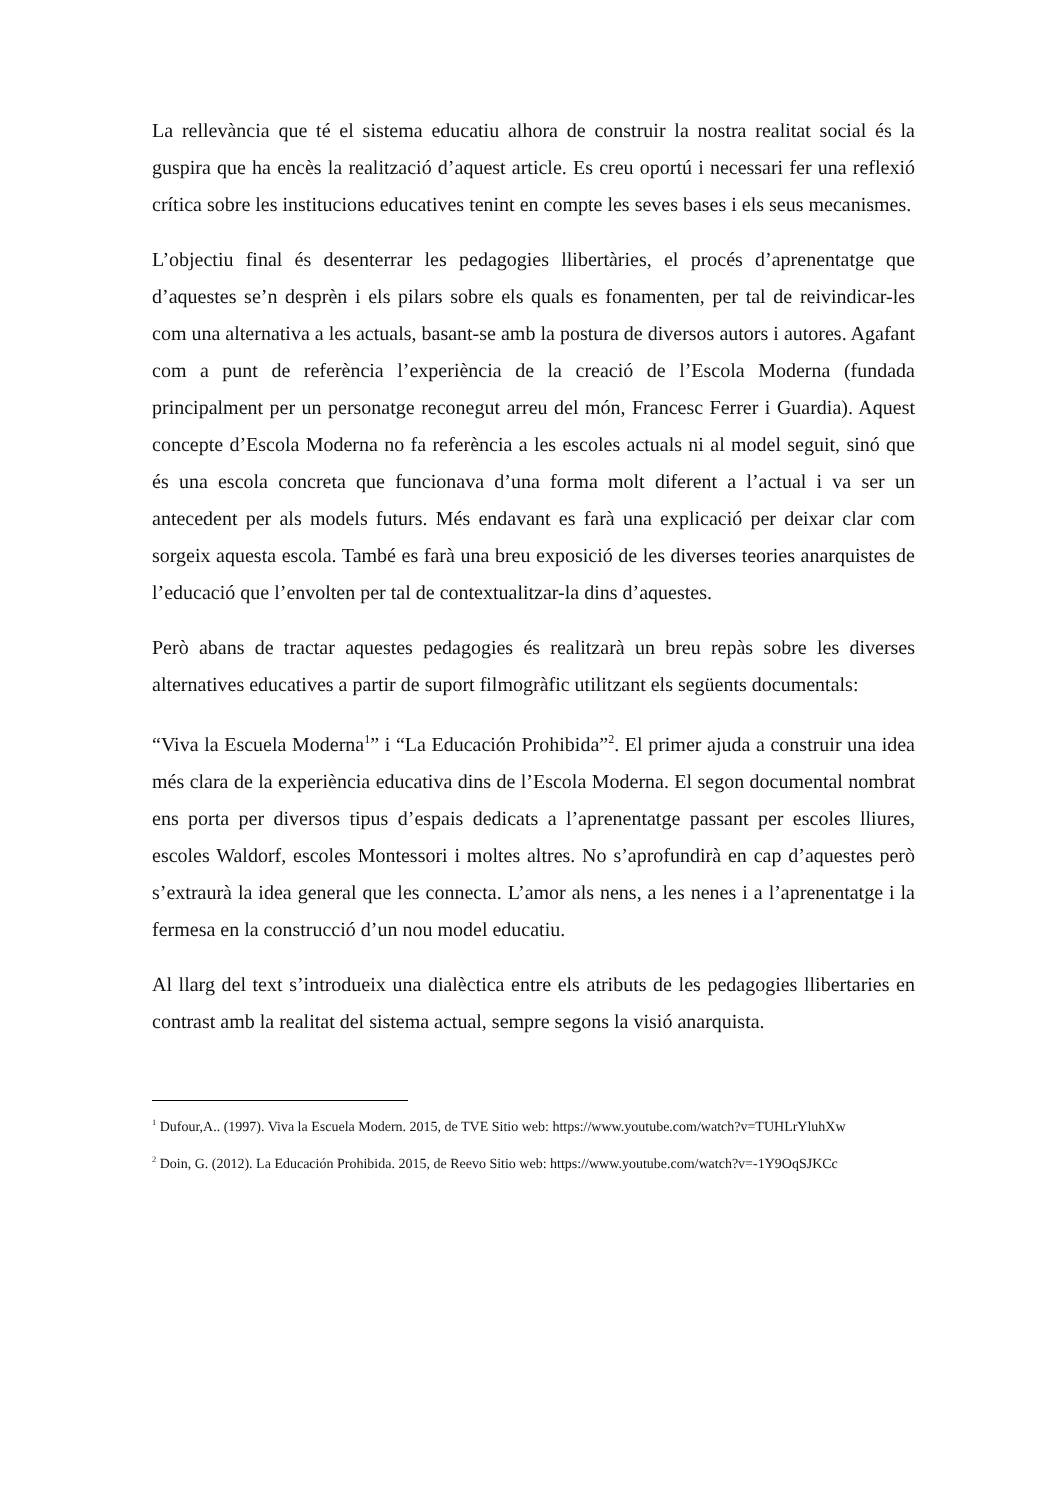La rellevància que té el sistema educatiu alhora de construir la nostra realitat social és la guspira que ha encès la realització d’aquest article. Es creu oportú i necessari fer una reflexió crítica sobre les institucions educatives tenint en compte les seves bases i els seus mecanismes.
L’objectiu final és desenterrar les pedagogies llibertàries, el procés d’aprenentatge que d’aquestes se’n desprèn i els pilars sobre els quals es fonamenten, per tal de reivindicar-les com una alternativa a les actuals, basant-se amb la postura de diversos autors i autores. Agafant com a punt de referència l’experiència de la creació de l’Escola Moderna (fundada principalment per un personatge reconegut arreu del món, Francesc Ferrer i Guardia). Aquest concepte d’Escola Moderna no fa referència a les escoles actuals ni al model seguit, sinó que és una escola concreta que funcionava d’una forma molt diferent a l’actual i va ser un antecedent per als models futurs. Més endavant es farà una explicació per deixar clar com sorgeix aquesta escola. També es farà una breu exposició de les diverses teories anarquistes de l’educació que l’envolten per tal de contextualitzar-la dins d’aquestes.
Però abans de tractar aquestes pedagogies és realitzarà un breu repàs sobre les diverses alternatives educatives a partir de suport filmogràfic utilitzant els següents documentals:
“Viva la Escuela Moderna<sup>1</sup>” i “La Educación Prohibida”<sup>2</sup>. El primer ajuda a construir una idea més clara de la experiència educativa dins de l’Escola Moderna. El segon documental nombrat ens porta per diversos tipus d’espais dedicats a l’aprenentatge passant per escoles lliures, escoles Waldorf, escoles Montessori i moltes altres. No s’aprofundirà en cap d’aquestes però s’extraurà la idea general que les connecta. L’amor als nens, a les nenes i a l’aprenentatge i la fermesa en la construcció d’un nou model educatiu.
Al llarg del text s’introdueix una dialèctica entre els atributs de les pedagogies llibertaries en contrast amb la realitat del sistema actual, sempre segons la visió anarquista.
<sup>1</sup> Dufour,A.. (1997). Viva la Escuela Modern. 2015, de TVE Sitio web: https://www.youtube.com/watch?v=TUHLrYluhXw
<sup>2</sup> Doin, G. (2012). La Educación Prohibida. 2015, de Reevo Sitio web: https://www.youtube.com/watch?v=-1Y9OqSJKCc